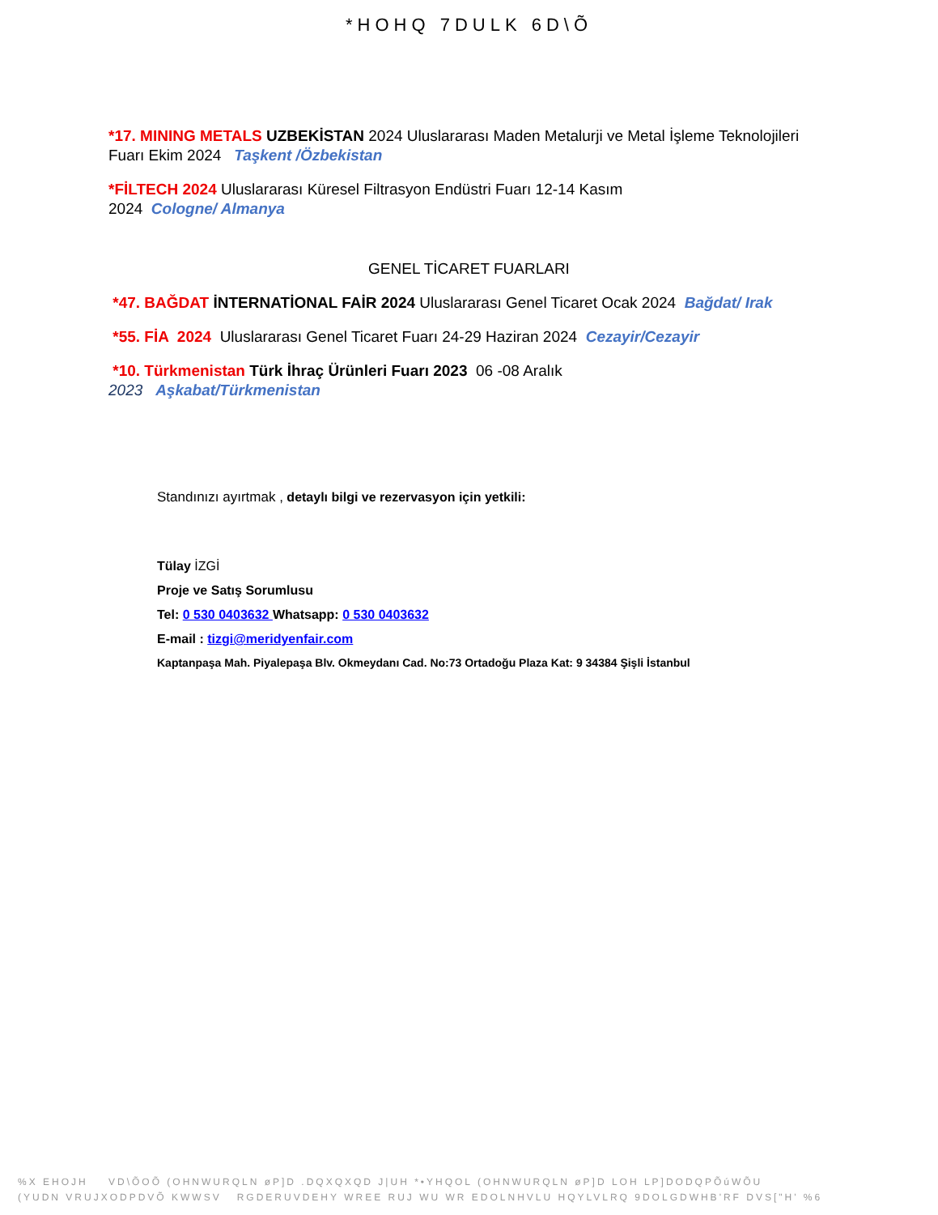*HOHQ 7DULK 6D\Õ
*17. MINING METALS UZBEKİSTAN 2024 Uluslararası Maden Metalurji ve Metal İşleme Teknolojileri Fuarı Ekim 2024 Taşkent /Özbekistan
*FİLTECH 2024 Uluslararası Küresel Filtrasyon Endüstri Fuarı 12-14 Kasım
2024 Cologne/ Almanya
GENEL TİCARET FUARLARI
*47. BAĞDAT İNTERNATİONAL FAİR 2024 Uluslararası Genel Ticaret Ocak 2024 Bağdat/ Irak
*55. FİA 2024 Uluslararası Genel Ticaret Fuarı 24-29 Haziran 2024 Cezayir/Cezayir
*10. Türkmenistan Türk İhraç Ürünleri Fuarı 2023 06 -08 Aralık
2023 Aşkabat/Türkmenistan
Standınızı ayırtmak , detaylı bilgi ve rezervasyon için yetkili:
Tülay İZGİ
Proje ve Satış Sorumlusu
Tel: 0 530 0403632 Whatsapp: 0 530 0403632
E-mail : tizgi@meridyenfair.com
Kaptanpaşa Mah. Piyalepaşa Blv. Okmeydanı Cad. No:73 Ortadoğu Plaza Kat: 9 34384 Şişli İstanbul
%X EHOJH VD\ÕOÕ (OHNWURQLN øP]D .DQXQXQD J|UH *•YHQOL (OHNWURQLN øP]D LOH LP]DODQPÕúWÕU
(YUDN VRUJXODPDVÕ KWWSV RGDERUVDEHY WREE RUJ WU WR EDOLNHVLU HQYLVLRQ 9DOLGDWHB'RF DVS["H' %6